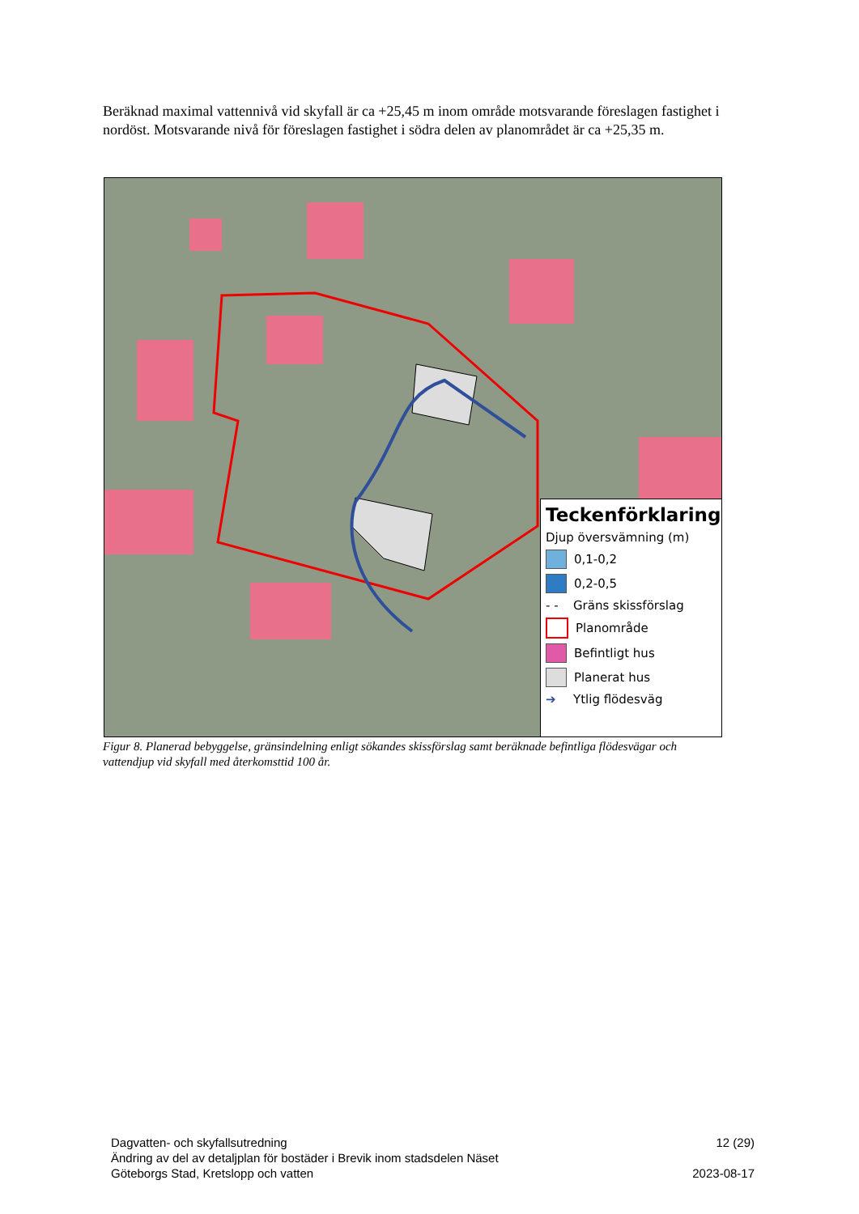Beräknad maximal vattennivå vid skyfall är ca +25,45 m inom område motsvarande föreslagen fastighet i nordöst. Motsvarande nivå för föreslagen fastighet i södra delen av planområdet är ca +25,35 m.
Teckenförklaring
Djup översvämning (m)
0,1-0,2
0,2-0,5
- - Gräns skissförslag
Planområde
Befintligt hus
Planerat hus
➔ Ytlig flödesväg
Figur 8. Planerad bebyggelse, gränsindelning enligt sökandes skissförslag samt beräknade befintliga flödesvägar och vattendjup vid skyfall med återkomsttid 100 år.
Dagvatten- och skyfallsutredning
Ändring av del av detaljplan för bostäder i Brevik inom stadsdelen Näset
Göteborgs Stad, Kretslopp och vatten
12 (29)
2023-08-17